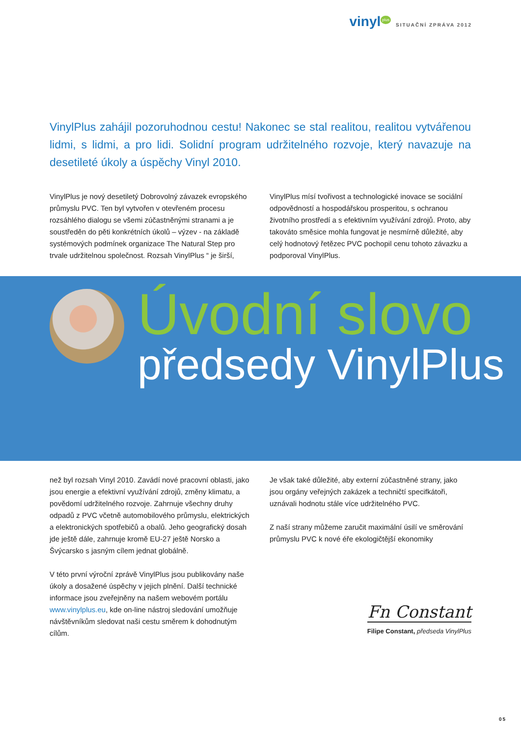vinyl<sup>plus</sup> SITUAČNÍ ZPRÁVA 2012
VinylPlus zahájil pozoruhodnou cestu! Nakonec se stal realitou, realitou vytvářenou lidmi, s lidmi, a pro lidi. Solidní program udržitelného rozvoje, který navazuje na desetileté úkoly a úspěchy Vinyl 2010.
VinylPlus je nový desetiletý Dobrovolný závazek evropského průmyslu PVC. Ten byl vytvořen v otevřeném procesu rozsáhlého dialogu se všemi zúčastněnými stranami a je soustředěn do pěti konkrétních úkolů – výzev - na základě systémových podmínek organizace The Natural Step pro trvale udržitelnou společnost. Rozsah VinylPlus “ je širší,
VinylPlus mísí tvořivost a technologické inovace se sociální odpovědností a hospodářskou prosperitou, s ochranou životního prostředí a s efektivním využívání zdrojů. Proto, aby takováto směsice mohla fungovat je nesmírně důležité, aby celý hodnotový řetězec PVC pochopil cenu tohoto závazku a podporoval VinylPlus.
Úvodní slovo
předsedy VinylPlus
než byl rozsah Vinyl 2010. Zavádí nové pracovní oblasti, jako jsou energie a efektivní využívání zdrojů, změny klimatu, a povědomí udržitelného rozvoje. Zahrnuje všechny druhy odpadů z PVC včetně automobilového průmyslu, elektrických a elektronických spotřebičů a obalů. Jeho geografický dosah jde ještě dále, zahrnuje kromě EU-27 ještě Norsko a Švýcarsko s jasným cílem jednat globálně.
V této první výroční zprávě VinylPlus jsou publikovány naše úkoly a dosažené úspěchy v jejich plnění. Další technické informace jsou zveřejněny na našem webovém portálu www.vinylplus.eu, kde on-line nástroj sledování umožňuje návštěvníkům sledovat naši cestu směrem k dohodnutým cílům.
Je však také důležité, aby externí zúčastněné strany, jako jsou orgány veřejných zakázek a techničtí specifkátoři, uznávali hodnotu stále více udržitelného PVC.
Z naší strany můžeme zaručit maximální úsilí ve směrování průmyslu PVC k nové éře ekologičtější ekonomiky
Fn Constant
Filipe Constant, předseda VinylPlus
05